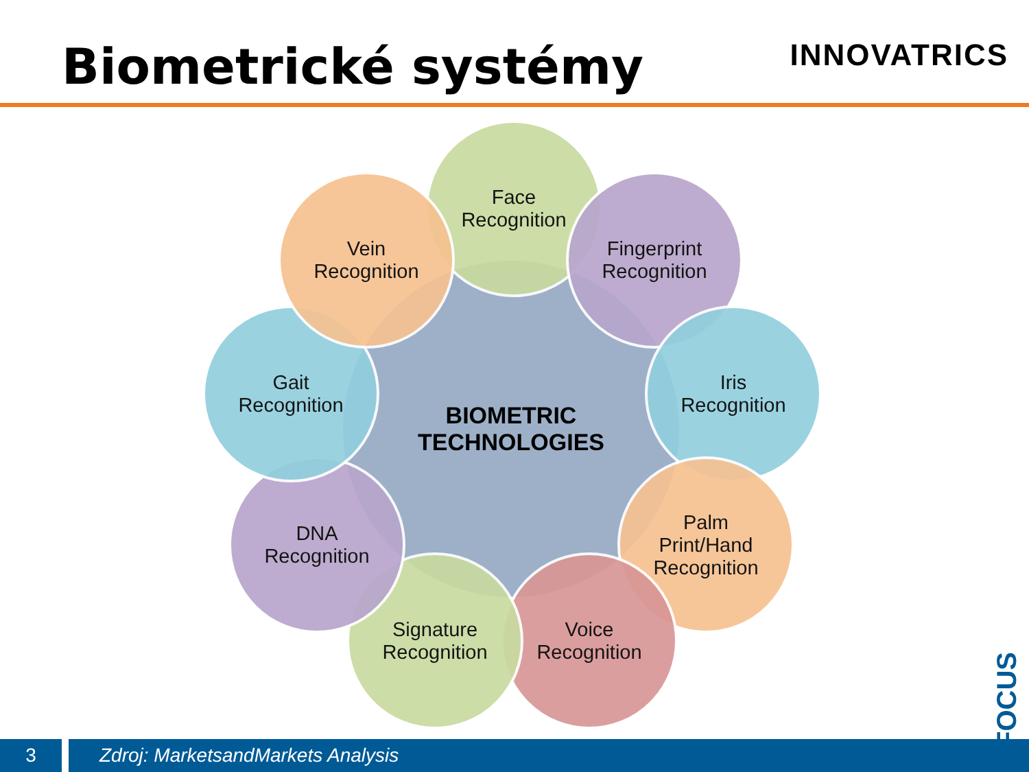Biometrické systémy INNOVATRICS
BIOMETRIC
TECHNOLOGIES
Face
Recognition
Fingerprint
Recognition
Iris
Recognition
Palm
Print/Hand
Recognition
Voice
Recognition
Signature
Recognition
DNA
Recognition
Gait
Recognition
Vein
Recognition
eFOCUS
3 Zdroj: MarketsandMarkets Analysis